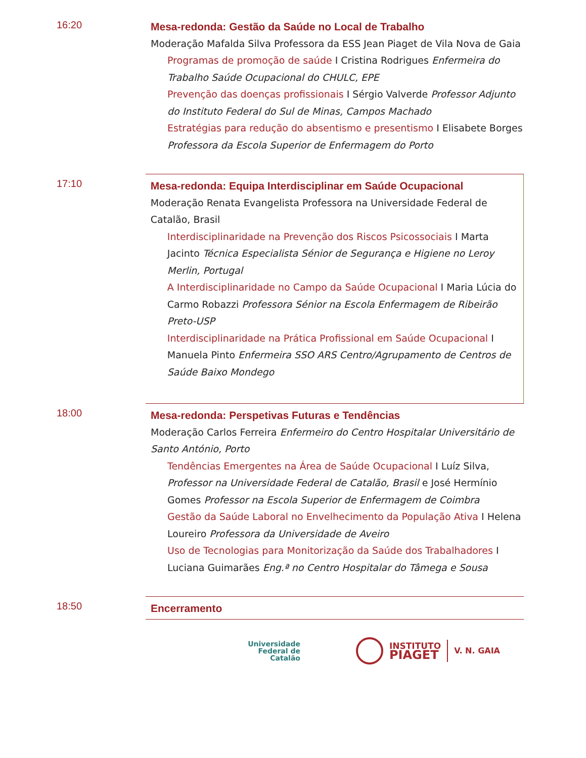16:20
Mesa-redonda: Gestão da Saúde no Local de Trabalho
Moderação Mafalda Silva Professora da ESS Jean Piaget de Vila Nova de Gaia
Programas de promoção de saúde I Cristina Rodrigues Enfermeira do Trabalho Saúde Ocupacional do CHULC, EPE
Prevenção das doenças profissionais I Sérgio Valverde Professor Adjunto do Instituto Federal do Sul de Minas, Campos Machado
Estratégias para redução do absentismo e presentismo I Elisabete Borges Professora da Escola Superior de Enfermagem do Porto
17:10
Mesa-redonda: Equipa Interdisciplinar em Saúde Ocupacional
Moderação Renata Evangelista Professora na Universidade Federal de Catalão, Brasil
Interdisciplinaridade na Prevenção dos Riscos Psicossociais I Marta Jacinto Técnica Especialista Sénior de Segurança e Higiene no Leroy Merlin, Portugal
A Interdisciplinaridade no Campo da Saúde Ocupacional I Maria Lúcia do Carmo Robazzi Professora Sénior na Escola Enfermagem de Ribeirão Preto-USP
Interdisciplinaridade na Prática Profissional em Saúde Ocupacional I Manuela Pinto Enfermeira SSO ARS Centro/Agrupamento de Centros de Saúde Baixo Mondego
18:00
Mesa-redonda: Perspetivas Futuras e Tendências
Moderação Carlos Ferreira Enfermeiro do Centro Hospitalar Universitário de Santo António, Porto
Tendências Emergentes na Área de Saúde Ocupacional I Luíz Silva, Professor na Universidade Federal de Catalão, Brasil e José Hermínio Gomes Professor na Escola Superior de Enfermagem de Coimbra
Gestão da Saúde Laboral no Envelhecimento da População Ativa I Helena Loureiro Professora da Universidade de Aveiro
Uso de Tecnologias para Monitorização da Saúde dos Trabalhadores I Luciana Guimarães Eng.ª no Centro Hospitalar do Tâmega e Sousa
18:50
Encerramento
Universidade
Federal de
Catalão
INSTITUTO
PIAGET
V. N. GAIA